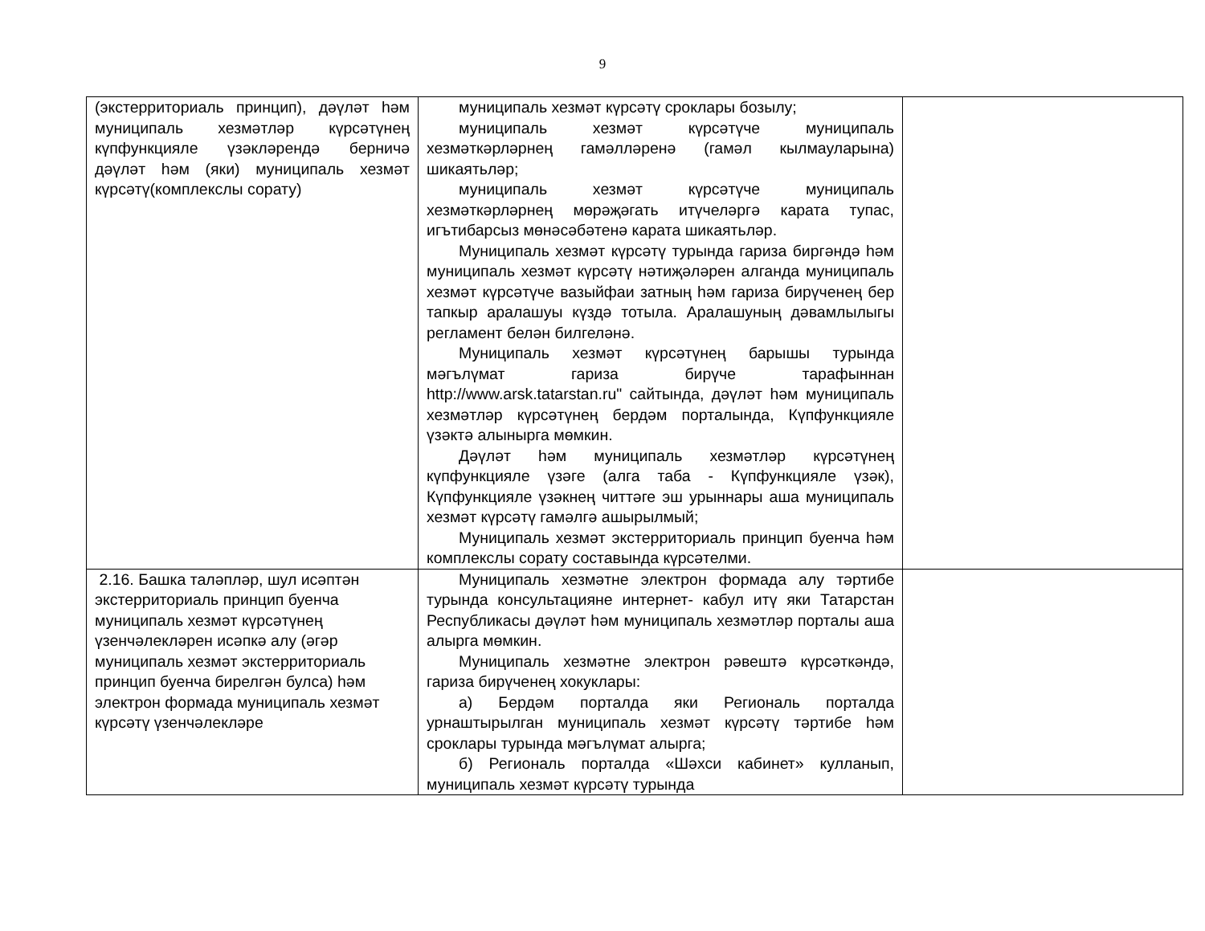9
| (экстерриториаль принцип), дәүләт һәм муниципаль хезмәтләр күрсәтүнең күпфункцияле үзәкләрендә берничә дәүләт һәм (яки) муниципаль хезмәт күрсәтү(комплекслы сорату) | муниципаль хезмәт күрсәтү сроклары бозылу; муниципаль хезмәт күрсәтүче муниципаль хезмәткәрләрнең гамәлләренә (гамәл кылмауларына) шикаятьләр; муниципаль хезмәт күрсәтүче муниципаль хезмәткәрләрнең мөрәҗәгать итүчеләргә карата тупас, игътибарсыз мөнәсәбәтенә карата шикаятьләр. Муниципаль хезмәт күрсәтү турында гариза биргәндә һәм муниципаль хезмәт күрсәтү нәтиҗәләрен алганда муниципаль хезмәт күрсәтүче вазыйфаи затның һәм гариза бирүченең бер тапкыр аралашуы күздә тотыла. Аралашуның дәвамлылыгы регламент белән билгеләнә. Муниципаль хезмәт күрсәтүнең барышы турында мәгълүмат гариза бирүче тарафыннан http://www.arsk.tatarstan.ru" сайтында, дәүләт һәм муниципаль хезмәтләр күрсәтүнең бердәм порталында, Күпфункцияле үзәктә алынырга мөмкин. Дәүләт һәм муниципаль хезмәтләр күрсәтүнең күпфункцияле үзәге (алга таба - Күпфункцияле үзәк), Күпфункцияле үзәкнең читтәге эш урыннары аша муниципаль хезмәт күрсәтү гамәлгә ашырылмый; Муниципаль хезмәт экстерриториаль принцип буенча һәм комплекслы сорату составында күрсәтелми. | |
| 2.16. Башка таләпләр, шул исәптән экстерриториаль принцип буенча муниципаль хезмәт күрсәтүнең үзенчәлекләрен исәпкә алу (әгәр муниципаль хезмәт экстерриториаль принцип буенча бирелгән булса) һәм электрон формада муниципаль хезмәт күрсәтү үзенчәлекләре | Муниципаль хезмәтне электрон формада алу тәртибе турында консультацияне интернет- кабул итү яки Татарстан Республикасы дәүләт һәм муниципаль хезмәтләр порталы аша алырга мөмкин. Муниципаль хезмәтне электрон рәвештә күрсәткәндә, гариза бирүченең хокуклары: а) Бердәм порталда яки Региональ порталда урнаштырылган муниципаль хезмәт күрсәтү тәртибе һәм сроклары турында мәгълүмат алырга; б) Региональ порталда «Шәхси кабинет» кулланып, муниципаль хезмәт күрсәтү турында | |